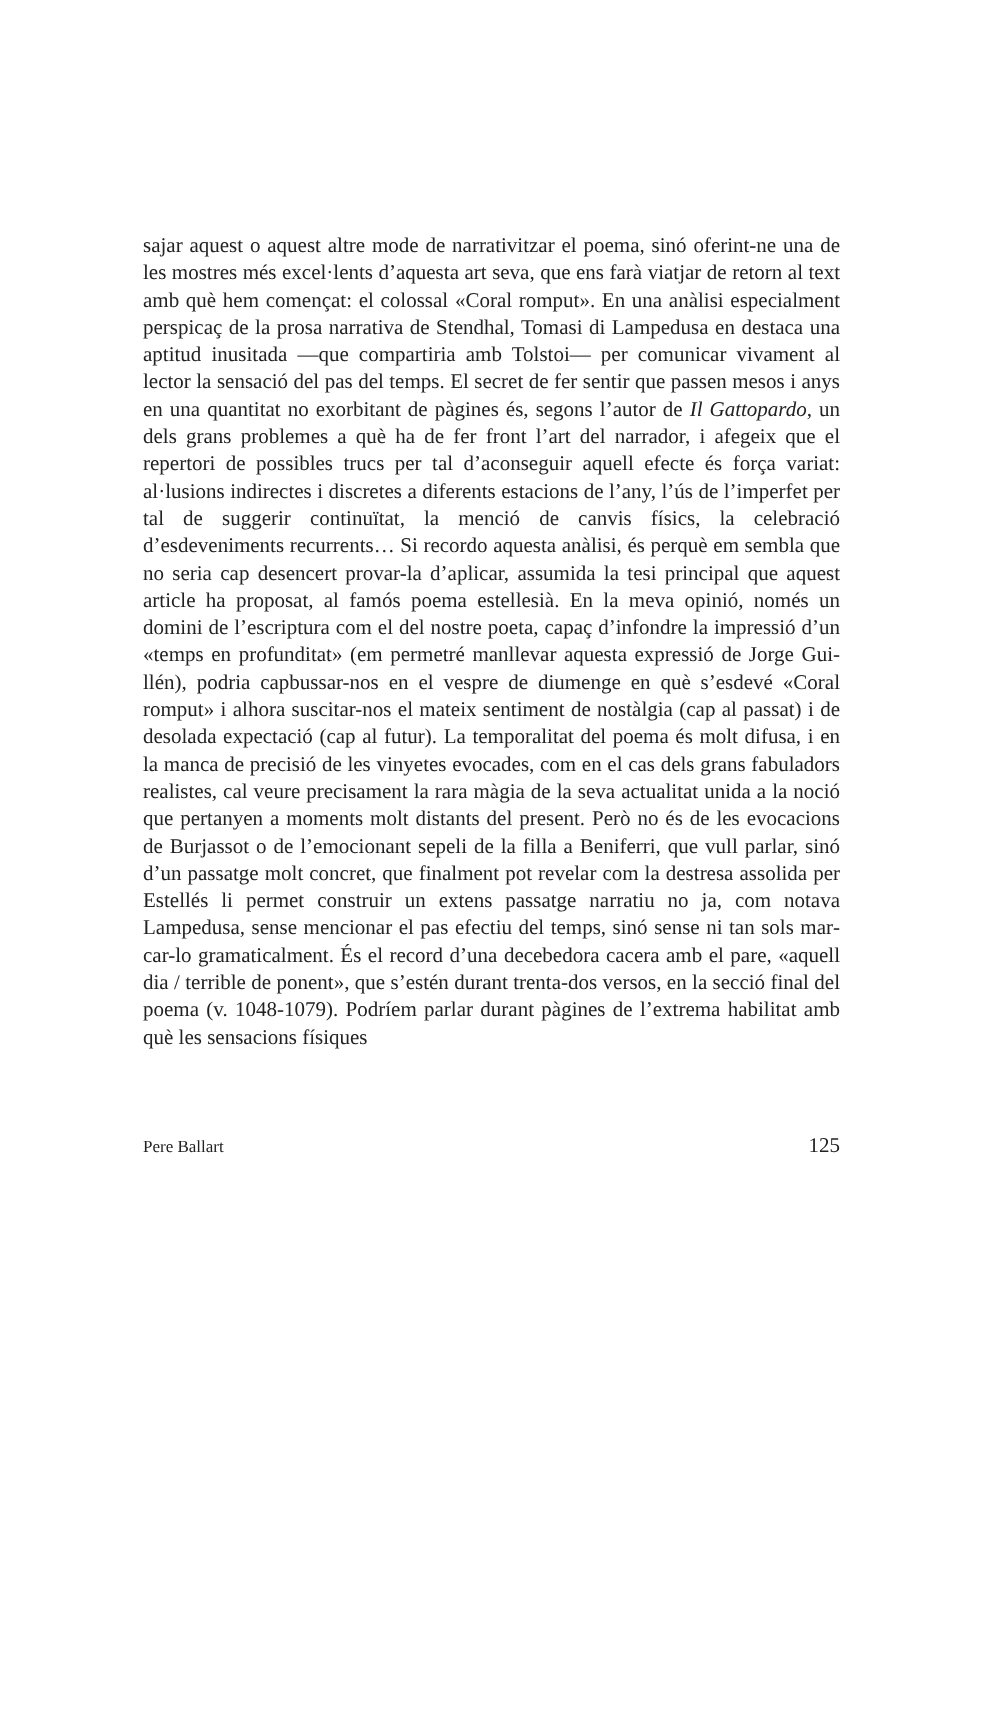sajar aquest o aquest altre mode de narrativitzar el poema, sinó ofe­rint-ne una de les mostres més excel·lents d’aquesta art seva, que ens farà viatjar de retorn al text amb què hem començat: el colossal «Coral romput». En una anàlisi especialment perspicaç de la prosa narrativa de Stendhal, Tomasi di Lampedusa en destaca una aptitud inusitada —que compartiria amb Tolstoi— per comunicar vivament al lector la sensació del pas del temps. El secret de fer sentir que pas­sen mesos i anys en una quantitat no exorbitant de pàgines és, segons l’autor de Il Gattopardo, un dels grans problemes a què ha de fer front l’art del narrador, i afegeix que el repertori de possibles trucs per tal d’aconseguir aquell efecte és força variat: al·lusions indirec­tes i discretes a diferents estacions de l’any, l’ús de l’imperfet per tal de suggerir continuïtat, la menció de canvis físics, la celebració d’esdeveniments recurrents… Si recordo aquesta anàlisi, és perquè em sembla que no seria cap desencert provar-la d’aplicar, assumida la tesi principal que aquest article ha proposat, al famós poema es­tellesià. En la meva opinió, només un domini de l’escriptura com el del nostre poeta, capaç d’infondre la impressió d’un «temps en pro­funditat» (em permetré manllevar aquesta expressió de Jorge Gui­llén), podria capbussar-nos en el vespre de diumenge en què s’es­devé «Coral romput» i alhora suscitar-nos el mateix sentiment de nostàlgia (cap al passat) i de desolada expectació (cap al futur). La temporalitat del poema és molt difusa, i en la manca de precisió de les vinyetes evocades, com en el cas dels grans fabuladors realistes, cal veure precisament la rara màgia de la seva actualitat unida a la noció que pertanyen a moments molt distants del present. Però no és de les evocacions de Burjassot o de l’emocionant sepeli de la fi­lla a Beniferri, que vull parlar, sinó d’un passatge molt concret, que finalment pot revelar com la destresa assolida per Estellés li permet construir un extens passatge narratiu no ja, com notava Lampedusa, sense mencionar el pas efectiu del temps, sinó sense ni tan sols mar­car-lo gramaticalment. És el record d’una decebedora cacera amb el pare, «aquell dia / terrible de ponent», que s’estén durant trenta-dos versos, en la secció final del poema (v. 1048-1079). Podríem parlar durant pàgines de l’extrema habilitat amb què les sensacions físiques
Pere Ballart 125